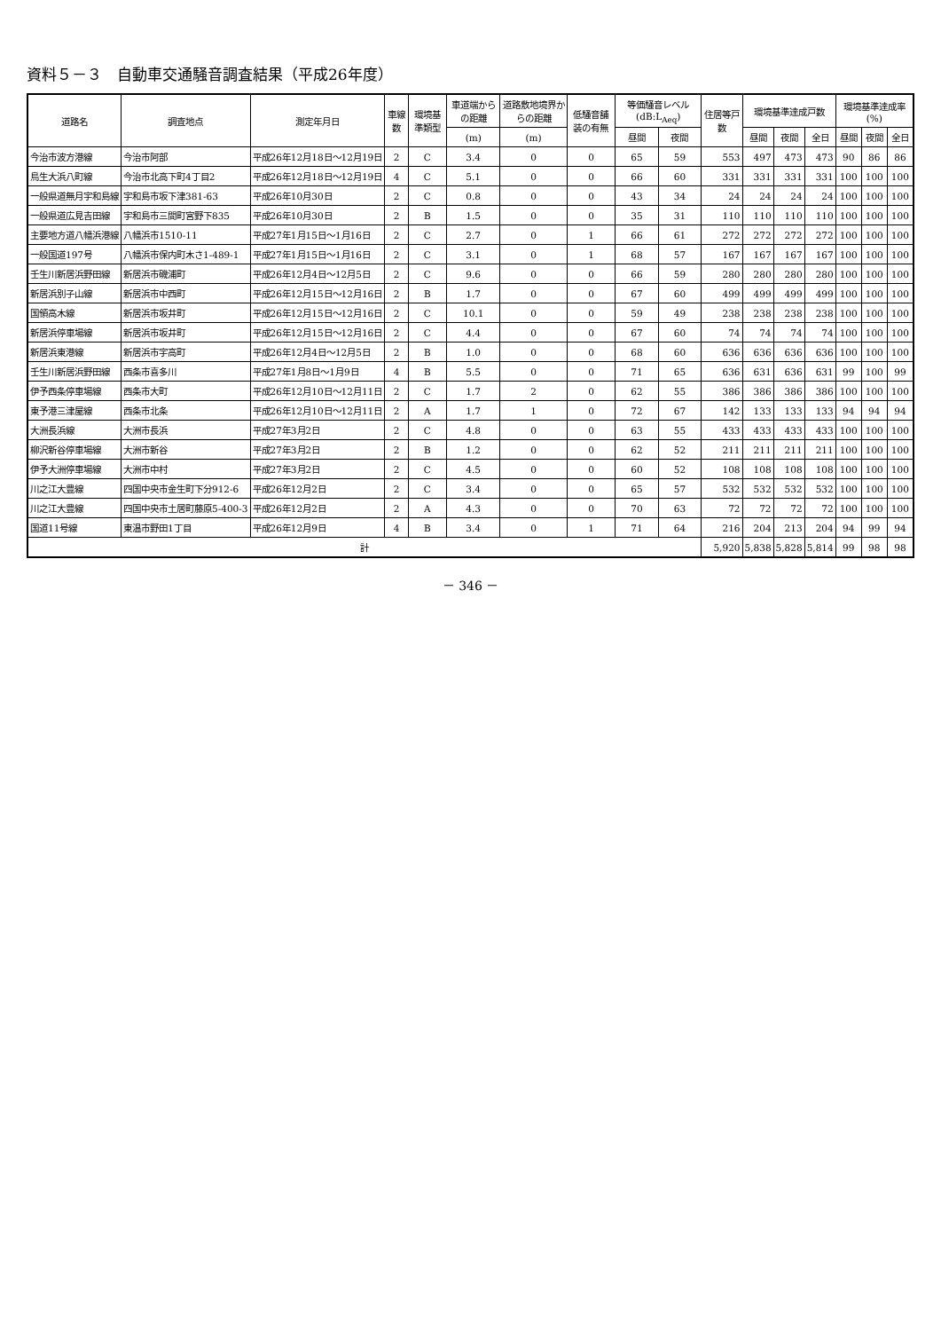資料５－３　自動車交通騒音調査結果（平成26年度）
| 道路名 | 調査地点 | 測定年月日 | 車線数 | 環境基準類型 | 車道端からの距離 | 道路敷地境界からの距離 | 低騒音舗装の有無 | 等価騒音レベル (dB:L<sub>Aeq</sub>) | | 住居等戸数 | 環境基準達成戸数 | | | 環境基準達成率 (%) | | |
| --- | --- | --- | --- | --- | --- | --- | --- | --- | --- | --- | --- | --- | --- | --- | --- | --- |
| | | | | | (m) | (m) | | 昼間 | 夜間 | | 昼間 | 夜間 | 全日 | 昼間 | 夜間 | 全日 |
| 今治市波方港線 | 今治市阿部 | 平成26年12月18日～12月19日 | 2 | C | 3.4 | 0 | 0 | 65 | 59 | 553 | 497 | 473 | 473 | 90 | 86 | 86 |
| 鳥生大浜八町線 | 今治市北高下町4丁目2 | 平成26年12月18日～12月19日 | 4 | C | 5.1 | 0 | 0 | 66 | 60 | 331 | 331 | 331 | 331 | 100 | 100 | 100 |
| 一般県道無月宇和島線 | 宇和島市坂下津381-63 | 平成26年10月30日 | 2 | C | 0.8 | 0 | 0 | 43 | 34 | 24 | 24 | 24 | 24 | 100 | 100 | 100 |
| 一般県道広見吉田線 | 宇和島市三間町宮野下835 | 平成26年10月30日 | 2 | B | 1.5 | 0 | 0 | 35 | 31 | 110 | 110 | 110 | 110 | 100 | 100 | 100 |
| 主要地方道八幡浜港線 | 八幡浜市1510-11 | 平成27年1月15日～1月16日 | 2 | C | 2.7 | 0 | 1 | 66 | 61 | 272 | 272 | 272 | 272 | 100 | 100 | 100 |
| 一般国道197号 | 八幡浜市保内町木さ1-489-1 | 平成27年1月15日～1月16日 | 2 | C | 3.1 | 0 | 1 | 68 | 57 | 167 | 167 | 167 | 167 | 100 | 100 | 100 |
| 壬生川新居浜野田線 | 新居浜市磯浦町 | 平成26年12月4日～12月5日 | 2 | C | 9.6 | 0 | 0 | 66 | 59 | 280 | 280 | 280 | 280 | 100 | 100 | 100 |
| 新居浜別子山線 | 新居浜市中西町 | 平成26年12月15日～12月16日 | 2 | B | 1.7 | 0 | 0 | 67 | 60 | 499 | 499 | 499 | 499 | 100 | 100 | 100 |
| 国領高木線 | 新居浜市坂井町 | 平成26年12月15日～12月16日 | 2 | C | 10.1 | 0 | 0 | 59 | 49 | 238 | 238 | 238 | 238 | 100 | 100 | 100 |
| 新居浜停車場線 | 新居浜市坂井町 | 平成26年12月15日～12月16日 | 2 | C | 4.4 | 0 | 0 | 67 | 60 | 74 | 74 | 74 | 74 | 100 | 100 | 100 |
| 新居浜東港線 | 新居浜市宇高町 | 平成26年12月4日～12月5日 | 2 | B | 1.0 | 0 | 0 | 68 | 60 | 636 | 636 | 636 | 636 | 100 | 100 | 100 |
| 壬生川新居浜野田線 | 西条市喜多川 | 平成27年1月8日～1月9日 | 4 | B | 5.5 | 0 | 0 | 71 | 65 | 636 | 631 | 636 | 631 | 99 | 100 | 99 |
| 伊予西条停車場線 | 西条市大町 | 平成26年12月10日～12月11日 | 2 | C | 1.7 | 2 | 0 | 62 | 55 | 386 | 386 | 386 | 386 | 100 | 100 | 100 |
| 東予港三津屋線 | 西条市北条 | 平成26年12月10日～12月11日 | 2 | A | 1.7 | 1 | 0 | 72 | 67 | 142 | 133 | 133 | 133 | 94 | 94 | 94 |
| 大洲長浜線 | 大洲市長浜 | 平成27年3月2日 | 2 | C | 4.8 | 0 | 0 | 63 | 55 | 433 | 433 | 433 | 433 | 100 | 100 | 100 |
| 柳沢新谷停車場線 | 大洲市新谷 | 平成27年3月2日 | 2 | B | 1.2 | 0 | 0 | 62 | 52 | 211 | 211 | 211 | 211 | 100 | 100 | 100 |
| 伊予大洲停車場線 | 大洲市中村 | 平成27年3月2日 | 2 | C | 4.5 | 0 | 0 | 60 | 52 | 108 | 108 | 108 | 108 | 100 | 100 | 100 |
| 川之江大豊線 | 四国中央市金生町下分912-6 | 平成26年12月2日 | 2 | C | 3.4 | 0 | 0 | 65 | 57 | 532 | 532 | 532 | 532 | 100 | 100 | 100 |
| 川之江大豊線 | 四国中央市土居町藤原5-400-3 | 平成26年12月2日 | 2 | A | 4.3 | 0 | 0 | 70 | 63 | 72 | 72 | 72 | 72 | 100 | 100 | 100 |
| 国道11号線 | 東温市野田1丁目 | 平成26年12月9日 | 4 | B | 3.4 | 0 | 1 | 71 | 64 | 216 | 204 | 213 | 204 | 94 | 99 | 94 |
| 計 | | | | | | | | | | 5,920 | 5,838 | 5,828 | 5,814 | 99 | 98 | 98 |
－ 346 －